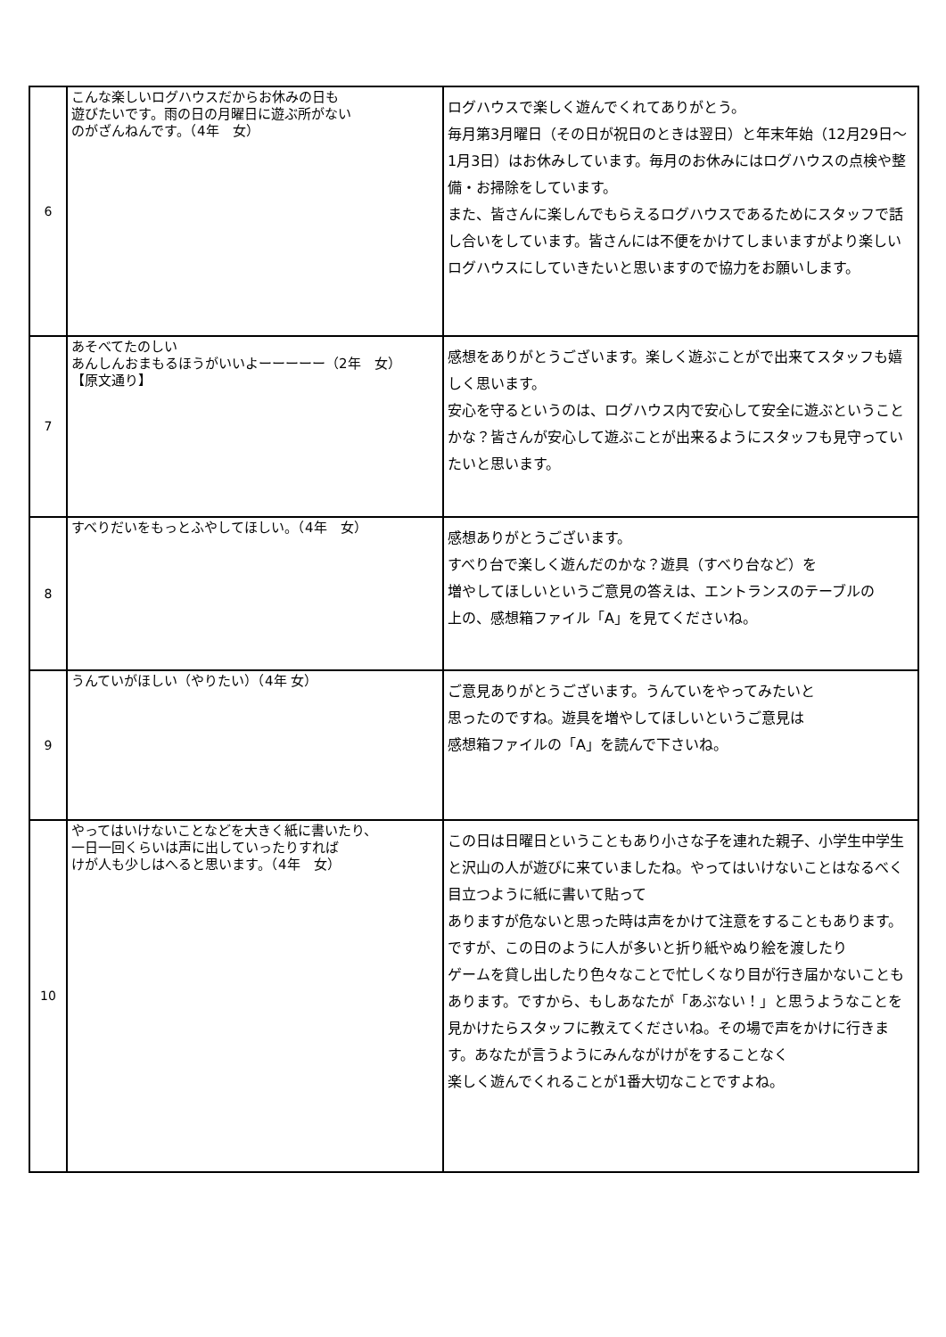| 6 | こんな楽しいログハウスだからお休みの日も 遊びたいです。雨の日の月曜日に遊ぶ所がない のがざんねんです。（4年 女） | ログハウスで楽しく遊んでくれてありがとう。 毎月第3月曜日（その日が祝日のときは翌日）と年末年始（12月29日〜1月3日）はお休みしています。毎月のお休みにはログハウスの点検や整備・お掃除をしています。 また、皆さんに楽しんでもらえるログハウスであるためにスタッフで話し合いをしています。皆さんには不便をかけてしまいますがより楽しいログハウスにしていきたいと思いますので協力をお願いします。 |
| 7 | あそべてたのしい あんしんおまもるほうがいいよーーーーー（2年 女） 【原文通り】 | 感想をありがとうございます。楽しく遊ぶことがで出来てスタッフも嬉しく思います。 安心を守るというのは、ログハウス内で安心して安全に遊ぶということかな？皆さんが安心して遊ぶことが出来るようにスタッフも見守っていたいと思います。 |
| 8 | すべりだいをもっとふやしてほしい。（4年 女） | 感想ありがとうございます。 すべり台で楽しく遊んだのかな？遊具（すべり台など）を 増やしてほしいというご意見の答えは、エントランスのテーブルの 上の、感想箱ファイル「A」を見てくださいね。 |
| 9 | うんていがほしい（やりたい）（4年 女） | ご意見ありがとうございます。うんていをやってみたいと 思ったのですね。遊具を増やしてほしいというご意見は 感想箱ファイルの「A」を読んで下さいね。 |
| 10 | やってはいけないことなどを大きく紙に書いたり、 一日一回くらいは声に出していったりすれば けが人も少しはへると思います。（4年 女） | この日は日曜日ということもあり小さな子を連れた親子、小学生中学生と沢山の人が遊びに来ていましたね。やってはいけないことはなるべく目立つように紙に書いて貼って ありますが危ないと思った時は声をかけて注意をすることもあります。 ですが、この日のように人が多いと折り紙やぬり絵を渡したり ゲームを貸し出したり色々なことで忙しくなり目が行き届かないこともあります。ですから、もしあなたが「あぶない！」と思うようなことを見かけたらスタッフに教えてくださいね。その場で声をかけに行きます。あなたが言うようにみんながけがをすることなく 楽しく遊んでくれることが1番大切なことですよね。 |